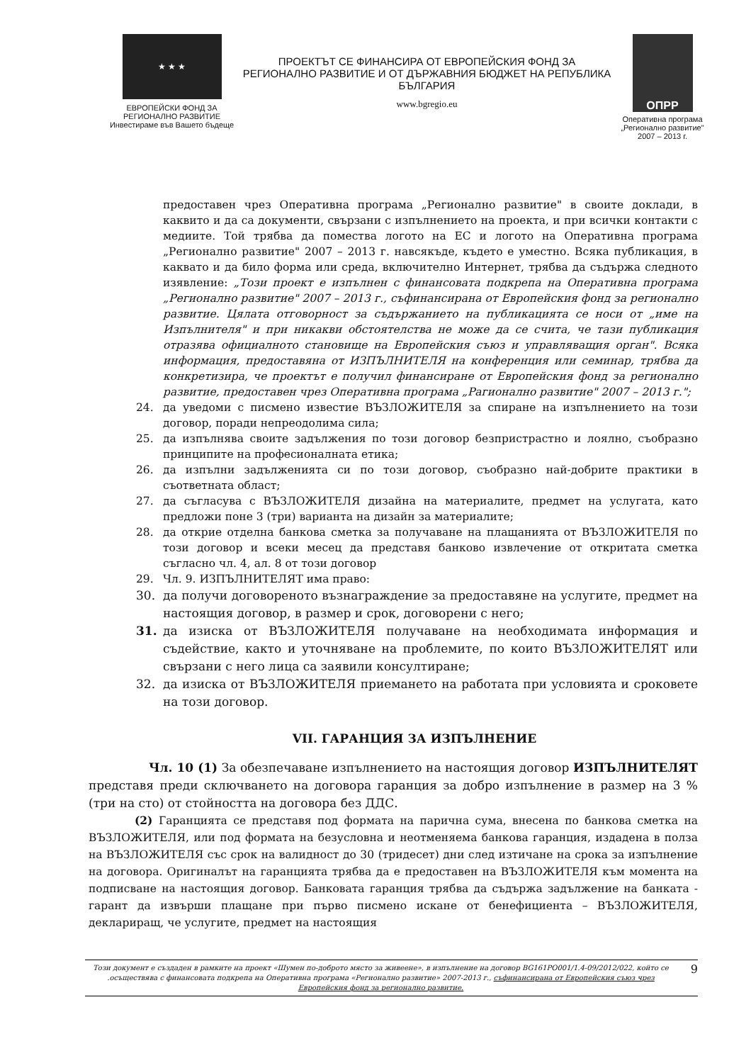★ ★ ★
ЕВРОПЕЙСКИ ФОНД ЗА
РЕГИОНАЛНО РАЗВИТИЕ
Инвестираме във Вашето бъдеще
ПРОЕКТЪТ СЕ ФИНАНСИРА ОТ ЕВРОПЕЙСКИЯ ФОНД ЗА РЕГИОНАЛНО РАЗВИТИЕ И ОТ ДЪРЖАВНИЯ БЮДЖЕТ НА РЕПУБЛИКА БЪЛГАРИЯ
www.bgregio.eu
ОПРР
Оперативна програма
„Регионално развитие"
2007 – 2013 г.
предоставен чрез Оперативна програма „Регионално развитие" в своите доклади, в каквито и да са документи, свързани с изпълнението на проекта, и при всички контакти с медиите. Той трябва да помества логото на ЕС и логото на Оперативна програма „Регионално развитие" 2007 – 2013 г. навсякъде, където е уместно. Всяка публикация, в каквато и да било форма или среда, включително Интернет, трябва да съдържа следното изявление: „Този проект е изпълнен с финансовата подкрепа на Оперативна програма „Регионално развитие" 2007 – 2013 г., съфинансирана от Европейския фонд за регионално развитие. Цялата отговорност за съдържанието на публикацията се носи от „име на Изпълнителя" и при никакви обстоятелства не може да се счита, че тази публикация отразява официалното становище на Европейския съюз и управляващия орган". Всяка информация, предоставяна от ИЗПЪЛНИТЕЛЯ на конференция или семинар, трябва да конкретизира, че проектът е получил финансиране от Европейския фонд за регионално развитие, предоставен чрез Оперативна програма „Рагионално развитие" 2007 – 2013 г.";
24. да уведоми с писмено известие ВЪЗЛОЖИТЕЛЯ за спиране на изпълнението на този договор, поради непреодолима сила;
25. да изпълнява своите задължения по този договор безпристрастно и лоялно, съобразно принципите на професионалната етика;
26. да изпълни задълженията си по този договор, съобразно най-добрите практики в съответната област;
27. да съгласува с ВЪЗЛОЖИТЕЛЯ дизайна на материалите, предмет на услугата, като предложи поне 3 (три) варианта на дизайн за материалите;
28. да открие отделна банкова сметка за получаване на плащанията от ВЪЗЛОЖИТЕЛЯ по този договор и всеки месец да представя банково извлечение от откритата сметка съгласно чл. 4, ал. 8 от този договор
29. Чл. 9. ИЗПЪЛНИТЕЛЯТ има право:
30. да получи договореното възнаграждение за предоставяне на услугите, предмет на настоящия договор, в размер и срок, договорени с него;
31. да изиска от ВЪЗЛОЖИТЕЛЯ получаване на необходимата информация и съдействие, както и уточняване на проблемите, по които ВЪЗЛОЖИТЕЛЯТ или свързани с него лица са заявили консултиране;
32. да изиска от ВЪЗЛОЖИТЕЛЯ приемането на работата при условията и сроковете на този договор.
VII. ГАРАНЦИЯ ЗА ИЗПЪЛНЕНИЕ
Чл. 10 (1) За обезпечаване изпълнението на настоящия договор ИЗПЪЛНИТЕЛЯТ представя преди сключването на договора гаранция за добро изпълнение в размер на 3 % (три на сто) от стойността на договора без ДДС.
(2) Гаранцията се представя под формата на парична сума, внесена по банкова сметка на ВЪЗЛОЖИТЕЛЯ, или под формата на безусловна и неотменяема банкова гаранция, издадена в полза на ВЪЗЛОЖИТЕЛЯ със срок на валидност до 30 (тридесет) дни след изтичане на срока за изпълнение на договора. Оригиналът на гаранцията трябва да е предоставен на ВЪЗЛОЖИТЕЛЯ към момента на подписване на настоящия договор. Банковата гаранция трябва да съдържа задължение на банката - гарант да извърши плащане при първо писмено искане от бенефициента – ВЪЗЛОЖИТЕЛЯ, деклариращ, че услугите, предмет на настоящия
Този документ е създаден в рамките на проект «Шумен по-доброто място за живеене», в изпълнение на договор BG161PO001/1.4-09/2012/022, който се .осъществява с финансовата подкрепа на Оперативна програма «Регионално развитие» 2007-2013 г., съфинансирана от Европейския съюз чрез Европейския фонд за регионално развитие. 9